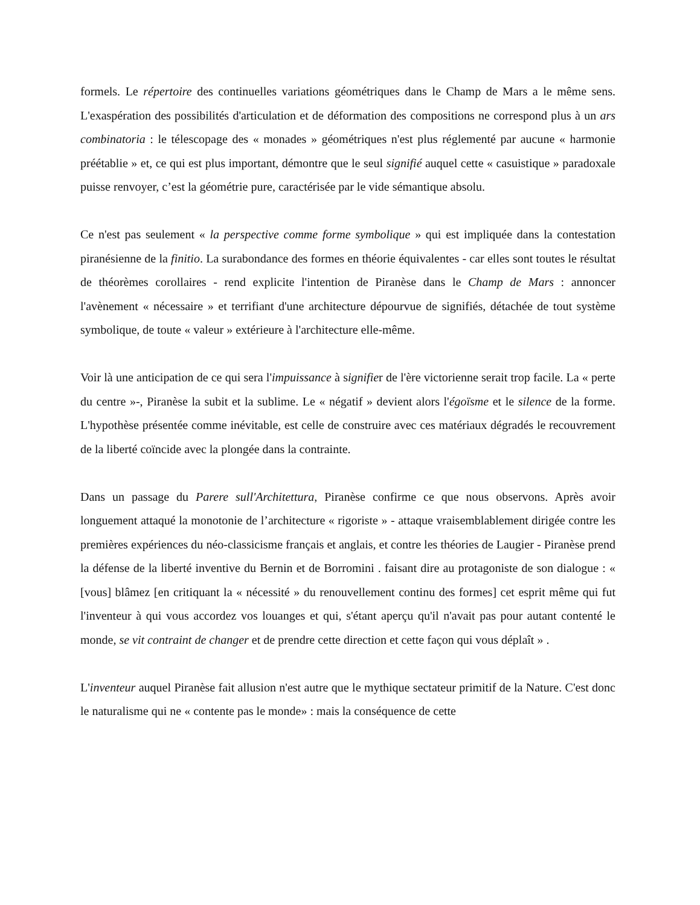formels. Le répertoire des continuelles variations géométriques dans le Champ de Mars a le même sens. L'exaspération des possibilités d'articulation et de déformation des compositions ne correspond plus à un ars combinatoria : le télescopage des « monades » géométriques n'est plus réglementé par aucune « harmonie préétablie » et, ce qui est plus important, démontre que le seul signifié auquel cette « casuistique » paradoxale puisse renvoyer, c’est la géométrie pure, caractérisée par le vide sémantique absolu.
Ce n'est pas seulement « la perspective comme forme symbolique » qui est impliquée dans la contestation piranésienne de la finitio. La surabondance des formes en théorie équivalentes - car elles sont toutes le résultat de théorèmes corollaires - rend explicite l'intention de Piranèse dans le Champ de Mars : annoncer l'avènement « nécessaire » et terrifiant d'une architecture dépourvue de signifiés, détachée de tout système symbolique, de toute « valeur » extérieure à l'architecture elle-même.
Voir là une anticipation de ce qui sera l'impuissance à signifier de l'ère victorienne serait trop facile. La « perte du centre »-, Piranèse la subit et la sublime. Le « négatif » devient alors l'égoïsme et le silence de la forme. L'hypothèse présentée comme inévitable, est celle de construire avec ces matériaux dégradés le recouvrement de la liberté coïncide avec la plongée dans la contrainte.
Dans un passage du Parere sull'Architettura, Piranèse confirme ce que nous observons. Après avoir longuement attaqué la monotonie de l’architecture « rigoriste » - attaque vraisemblablement dirigée contre les premières expériences du néo-classicisme français et anglais, et contre les théories de Laugier - Piranèse prend la défense de la liberté inventive du Bernin et de Borromini . faisant dire au protagoniste de son dialogue : « [vous] blâmez [en critiquant la « nécessité » du renouvellement continu des formes] cet esprit même qui fut l'inventeur à qui vous accordez vos louanges et qui, s'étant aperçu qu'il n'avait pas pour autant contenté le monde, se vit contraint de changer et de prendre cette direction et cette façon qui vous déplaît » .
L'inventeur auquel Piranèse fait allusion n'est autre que le mythique sectateur primitif de la Nature. C'est donc le naturalisme qui ne « contente pas le monde» : mais la conséquence de cette